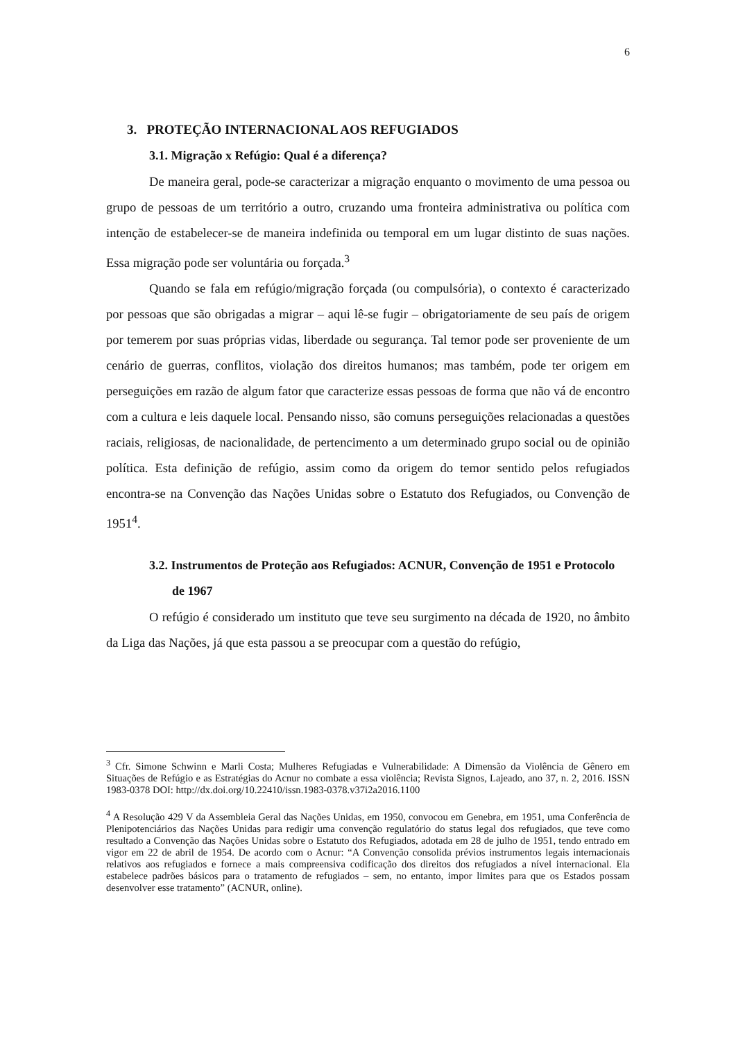6
3. PROTEÇÃO INTERNACIONAL AOS REFUGIADOS
3.1. Migração x Refúgio: Qual é a diferença?
De maneira geral, pode-se caracterizar a migração enquanto o movimento de uma pessoa ou grupo de pessoas de um território a outro, cruzando uma fronteira administrativa ou política com intenção de estabelecer-se de maneira indefinida ou temporal em um lugar distinto de suas nações. Essa migração pode ser voluntária ou forçada.<sup>3</sup>
Quando se fala em refúgio/migração forçada (ou compulsória), o contexto é caracterizado por pessoas que são obrigadas a migrar – aqui lê-se fugir – obrigatoriamente de seu país de origem por temerem por suas próprias vidas, liberdade ou segurança. Tal temor pode ser proveniente de um cenário de guerras, conflitos, violação dos direitos humanos; mas também, pode ter origem em perseguições em razão de algum fator que caracterize essas pessoas de forma que não vá de encontro com a cultura e leis daquele local. Pensando nisso, são comuns perseguições relacionadas a questões raciais, religiosas, de nacionalidade, de pertencimento a um determinado grupo social ou de opinião política. Esta definição de refúgio, assim como da origem do temor sentido pelos refugiados encontra-se na Convenção das Nações Unidas sobre o Estatuto dos Refugiados, ou Convenção de 1951<sup>4</sup>.
3.2. Instrumentos de Proteção aos Refugiados: ACNUR, Convenção de 1951 e Protocolo de 1967
O refúgio é considerado um instituto que teve seu surgimento na década de 1920, no âmbito da Liga das Nações, já que esta passou a se preocupar com a questão do refúgio,
<sup>3</sup> Cfr. Simone Schwinn e Marli Costa; Mulheres Refugiadas e Vulnerabilidade: A Dimensão da Violência de Gênero em Situações de Refúgio e as Estratégias do Acnur no combate a essa violência; Revista Signos, Lajeado, ano 37, n. 2, 2016. ISSN 1983-0378 DOI: http://dx.doi.org/10.22410/issn.1983-0378.v37i2a2016.1100
<sup>4</sup> A Resolução 429 V da Assembleia Geral das Nações Unidas, em 1950, convocou em Genebra, em 1951, uma Conferência de Plenipotenciários das Nações Unidas para redigir uma convenção regulatório do status legal dos refugiados, que teve como resultado a Convenção das Nações Unidas sobre o Estatuto dos Refugiados, adotada em 28 de julho de 1951, tendo entrado em vigor em 22 de abril de 1954. De acordo com o Acnur: “A Convenção consolida prévios instrumentos legais internacionais relativos aos refugiados e fornece a mais compreensiva codificação dos direitos dos refugiados a nível internacional. Ela estabelece padrões básicos para o tratamento de refugiados – sem, no entanto, impor limites para que os Estados possam desenvolver esse tratamento” (ACNUR, online).